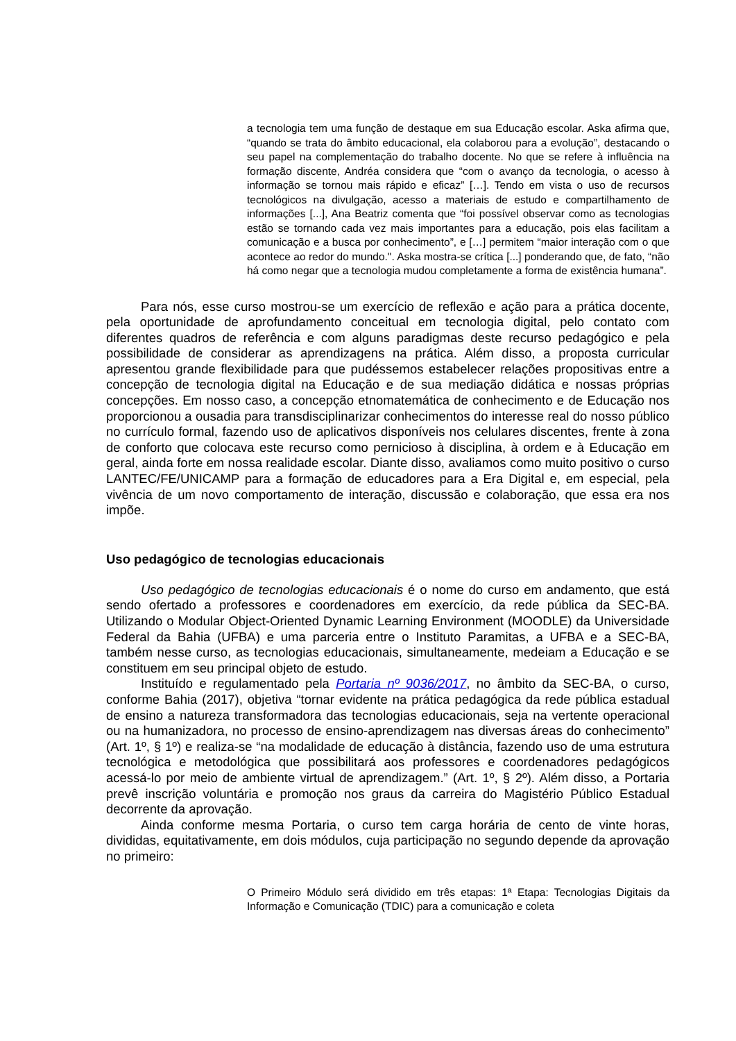a tecnologia tem uma função de destaque em sua Educação escolar. Aska afirma que, “quando se trata do âmbito educacional, ela colaborou para a evolução”, destacando o seu papel na complementação do trabalho docente. No que se refere à influência na formação discente, Andréa considera que “com o avanço da tecnologia, o acesso à informação se tornou mais rápido e eficaz” […]. Tendo em vista o uso de recursos tecnológicos na divulgação, acesso a materiais de estudo e compartilhamento de informações [...], Ana Beatriz comenta que “foi possível observar como as tecnologias estão se tornando cada vez mais importantes para a educação, pois elas facilitam a comunicação e a busca por conhecimento”, e […] permitem “maior interação com o que acontece ao redor do mundo.". Aska mostra-se crítica [...] ponderando que, de fato, “não há como negar que a tecnologia mudou completamente a forma de existência humana”.
Para nós, esse curso mostrou-se um exercício de reflexão e ação para a prática docente, pela oportunidade de aprofundamento conceitual em tecnologia digital, pelo contato com diferentes quadros de referência e com alguns paradigmas deste recurso pedagógico e pela possibilidade de considerar as aprendizagens na prática. Além disso, a proposta curricular apresentou grande flexibilidade para que pudéssemos estabelecer relações propositivas entre a concepção de tecnologia digital na Educação e de sua mediação didática e nossas próprias concepções. Em nosso caso, a concepção etnomatemática de conhecimento e de Educação nos proporcionou a ousadia para transdisciplinarizar conhecimentos do interesse real do nosso público no currículo formal, fazendo uso de aplicativos disponíveis nos celulares discentes, frente à zona de conforto que colocava este recurso como pernicioso à disciplina, à ordem e à Educação em geral, ainda forte em nossa realidade escolar. Diante disso, avaliamos como muito positivo o curso LANTEC/FE/UNICAMP para a formação de educadores para a Era Digital e, em especial, pela vivência de um novo comportamento de interação, discussão e colaboração, que essa era nos impõe.
Uso pedagógico de tecnologias educacionais
Uso pedagógico de tecnologias educacionais é o nome do curso em andamento, que está sendo ofertado a professores e coordenadores em exercício, da rede pública da SEC-BA. Utilizando o Modular Object-Oriented Dynamic Learning Environment (MOODLE) da Universidade Federal da Bahia (UFBA) e uma parceria entre o Instituto Paramitas, a UFBA e a SEC-BA, também nesse curso, as tecnologias educacionais, simultaneamente, medeiam a Educação e se constituem em seu principal objeto de estudo.
Instituído e regulamentado pela Portaria nº 9036/2017, no âmbito da SEC-BA, o curso, conforme Bahia (2017), objetiva “tornar evidente na prática pedagógica da rede pública estadual de ensino a natureza transformadora das tecnologias educacionais, seja na vertente operacional ou na humanizadora, no processo de ensino-aprendizagem nas diversas áreas do conhecimento” (Art. 1º, § 1º) e realiza-se “na modalidade de educação à distância, fazendo uso de uma estrutura tecnológica e metodológica que possibilitará aos professores e coordenadores pedagógicos acessá-lo por meio de ambiente virtual de aprendizagem.” (Art. 1º, § 2º). Além disso, a Portaria prevê inscrição voluntária e promoção nos graus da carreira do Magistério Público Estadual decorrente da aprovação.
Ainda conforme mesma Portaria, o curso tem carga horária de cento de vinte horas, divididas, equitativamente, em dois módulos, cuja participação no segundo depende da aprovação no primeiro:
O Primeiro Módulo será dividido em três etapas: 1ª Etapa: Tecnologias Digitais da Informação e Comunicação (TDIC) para a comunicação e coleta